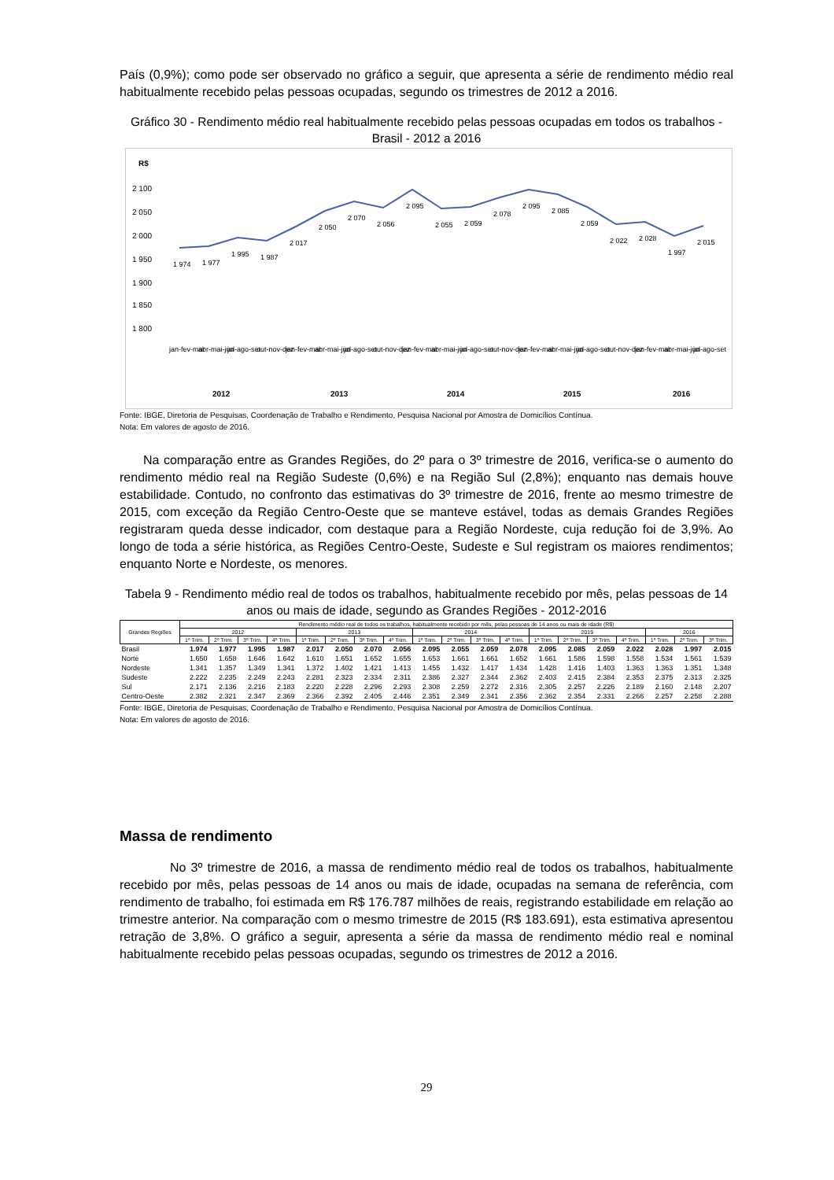País (0,9%); como pode ser observado no gráfico a seguir, que apresenta a série de rendimento médio real habitualmente recebido pelas pessoas ocupadas, segundo os trimestres de 2012 a 2016.
Gráfico 30 - Rendimento médio real habitualmente recebido pelas pessoas ocupadas em todos os trabalhos - Brasil - 2012 a 2016
R$
2 100
2 050
2 000
1 950
1 900
1 850
1 800
jan-fev-mar
abr-mai-jun
jul-ago-set
out-nov-dez
jan-fev-mar
abr-mai-jun
jul-ago-set
out-nov-dez
jan-fev-mar
abr-mai-jun
jul-ago-set
out-nov-dez
jan-fev-mar
abr-mai-jun
jul-ago-set
out-nov-dez
jan-fev-mar
abr-mai-jun
jul-ago-set
1 974
1 977
1 995
1 987
2 017
2 050
2 070
2 056
2 095
2 055
2 059
2 078
2 095
2 085
2 059
2 022
2 028
1 997
2 015
2012
2013
2014
2015
2016
Fonte: IBGE, Diretoria de Pesquisas, Coordenação de Trabalho e Rendimento, Pesquisa Nacional por Amostra de Domicílios Contínua.
Nota: Em valores de agosto de 2016.
Na comparação entre as Grandes Regiões, do 2º para o 3º trimestre de 2016, verifica-se o aumento do rendimento médio real na Região Sudeste (0,6%) e na Região Sul (2,8%); enquanto nas demais houve estabilidade. Contudo, no confronto das estimativas do 3º trimestre de 2016, frente ao mesmo trimestre de 2015, com exceção da Região Centro-Oeste que se manteve estável, todas as demais Grandes Regiões registraram queda desse indicador, com destaque para a Região Nordeste, cuja redução foi de 3,9%. Ao longo de toda a série histórica, as Regiões Centro-Oeste, Sudeste e Sul registram os maiores rendimentos; enquanto Norte e Nordeste, os menores.
Tabela 9 - Rendimento médio real de todos os trabalhos, habitualmente recebido por mês, pelas pessoas de 14 anos ou mais de idade, segundo as Grandes Regiões - 2012-2016
| Grandes Regiões | Rendimento médio real de todos os trabalhos, habitualmente recebido por mês, pelas pessoas de 14 anos ou mais de idade (R$) | | | | | | | | | | | | | | | | | | |
| --- | --- | --- | --- | --- | --- | --- | --- | --- | --- | --- | --- | --- | --- | --- | --- | --- | --- | --- | --- |
| | 2012 | | | | 2013 | | | | 2014 | | | | 2015 | | | | 2016 | | |
| | 1º Trim. | 2º Trim. | 3º Trim. | 4º Trim. | 1º Trim. | 2º Trim. | 3º Trim. | 4º Trim. | 1º Trim. | 2º Trim. | 3º Trim. | 4º Trim. | 1º Trim. | 2º Trim. | 3º Trim. | 4º Trim. | 1º Trim. | 2º Trim. | 3º Trim. |
| Brasil | 1.974 | 1.977 | 1.995 | 1.987 | 2.017 | 2.050 | 2.070 | 2.056 | 2.095 | 2.055 | 2.059 | 2.078 | 2.095 | 2.085 | 2.059 | 2.022 | 2.028 | 1.997 | 2.015 |
| Norte | 1.650 | 1.658 | 1.646 | 1.642 | 1.610 | 1.651 | 1.652 | 1.655 | 1.653 | 1.661 | 1.661 | 1.652 | 1.661 | 1.586 | 1.598 | 1.558 | 1.534 | 1.561 | 1.539 |
| Nordeste | 1.341 | 1.357 | 1.349 | 1.341 | 1.372 | 1.402 | 1.421 | 1.413 | 1.455 | 1.432 | 1.417 | 1.434 | 1.428 | 1.416 | 1.403 | 1.363 | 1.363 | 1.351 | 1.348 |
| Sudeste | 2.222 | 2.235 | 2.249 | 2.243 | 2.281 | 2.323 | 2.334 | 2.311 | 2.386 | 2.327 | 2.344 | 2.362 | 2.403 | 2.415 | 2.384 | 2.353 | 2.375 | 2.313 | 2.325 |
| Sul | 2.171 | 2.136 | 2.216 | 2.183 | 2.220 | 2.228 | 2.296 | 2.293 | 2.308 | 2.259 | 2.272 | 2.316 | 2.305 | 2.257 | 2.226 | 2.189 | 2.160 | 2.148 | 2.207 |
| Centro-Oeste | 2.382 | 2.321 | 2.347 | 2.369 | 2.366 | 2.392 | 2.405 | 2.446 | 2.351 | 2.349 | 2.341 | 2.356 | 2.362 | 2.354 | 2.331 | 2.266 | 2.257 | 2.258 | 2.288 |
Fonte: IBGE, Diretoria de Pesquisas, Coordenação de Trabalho e Rendimento, Pesquisa Nacional por Amostra de Domicílios Contínua.
Nota: Em valores de agosto de 2016.
Massa de rendimento
No 3º trimestre de 2016, a massa de rendimento médio real de todos os trabalhos, habitualmente recebido por mês, pelas pessoas de 14 anos ou mais de idade, ocupadas na semana de referência, com rendimento de trabalho, foi estimada em R$ 176.787 milhões de reais, registrando estabilidade em relação ao trimestre anterior. Na comparação com o mesmo trimestre de 2015 (R$ 183.691), esta estimativa apresentou retração de 3,8%. O gráfico a seguir, apresenta a série da massa de rendimento médio real e nominal habitualmente recebido pelas pessoas ocupadas, segundo os trimestres de 2012 a 2016.
29